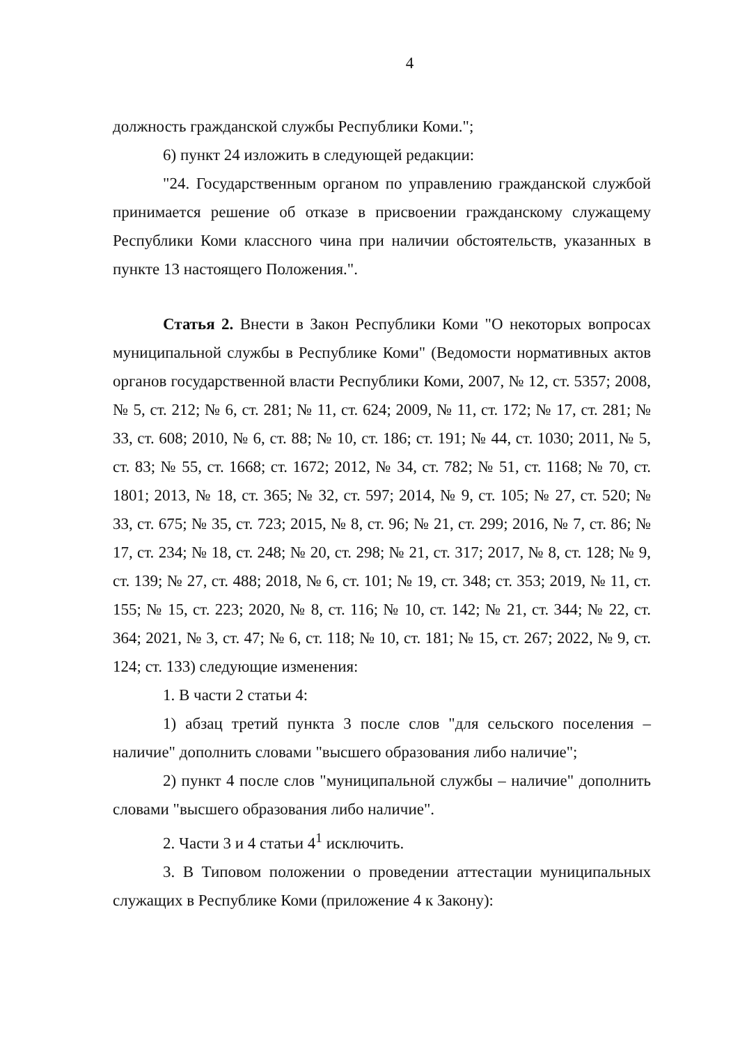4
должность гражданской службы Республики Коми.";
6) пункт 24 изложить в следующей редакции:
"24. Государственным органом по управлению гражданской службой принимается решение об отказе в присвоении гражданскому служащему Республики Коми классного чина при наличии обстоятельств, указанных в пункте 13 настоящего Положения.".
Статья 2. Внести в Закон Республики Коми "О некоторых вопросах муниципальной службы в Республике Коми" (Ведомости нормативных актов органов государственной власти Республики Коми, 2007, № 12, ст. 5357; 2008, № 5, ст. 212; № 6, ст. 281; № 11, ст. 624; 2009, № 11, ст. 172; № 17, ст. 281; № 33, ст. 608; 2010, № 6, ст. 88; № 10, ст. 186; ст. 191; № 44, ст. 1030; 2011, № 5, ст. 83; № 55, ст. 1668; ст. 1672; 2012, № 34, ст. 782; № 51, ст. 1168; № 70, ст. 1801; 2013, № 18, ст. 365; № 32, ст. 597; 2014, № 9, ст. 105; № 27, ст. 520; № 33, ст. 675; № 35, ст. 723; 2015, № 8, ст. 96; № 21, ст. 299; 2016, № 7, ст. 86; № 17, ст. 234; № 18, ст. 248; № 20, ст. 298; № 21, ст. 317; 2017, № 8, ст. 128; № 9, ст. 139; № 27, ст. 488; 2018, № 6, ст. 101; № 19, ст. 348; ст. 353; 2019, № 11, ст. 155; № 15, ст. 223; 2020, № 8, ст. 116; № 10, ст. 142; № 21, ст. 344; № 22, ст. 364; 2021, № 3, ст. 47; № 6, ст. 118; № 10, ст. 181; № 15, ст. 267; 2022, № 9, ст. 124; ст. 133) следующие изменения:
1. В части 2 статьи 4:
1) абзац третий пункта 3 после слов "для сельского поселения – наличие" дополнить словами "высшего образования либо наличие";
2) пункт 4 после слов "муниципальной службы – наличие" дополнить словами "высшего образования либо наличие".
2. Части 3 и 4 статьи 4<sup>1</sup> исключить.
3. В Типовом положении о проведении аттестации муниципальных служащих в Республике Коми (приложение 4 к Закону):